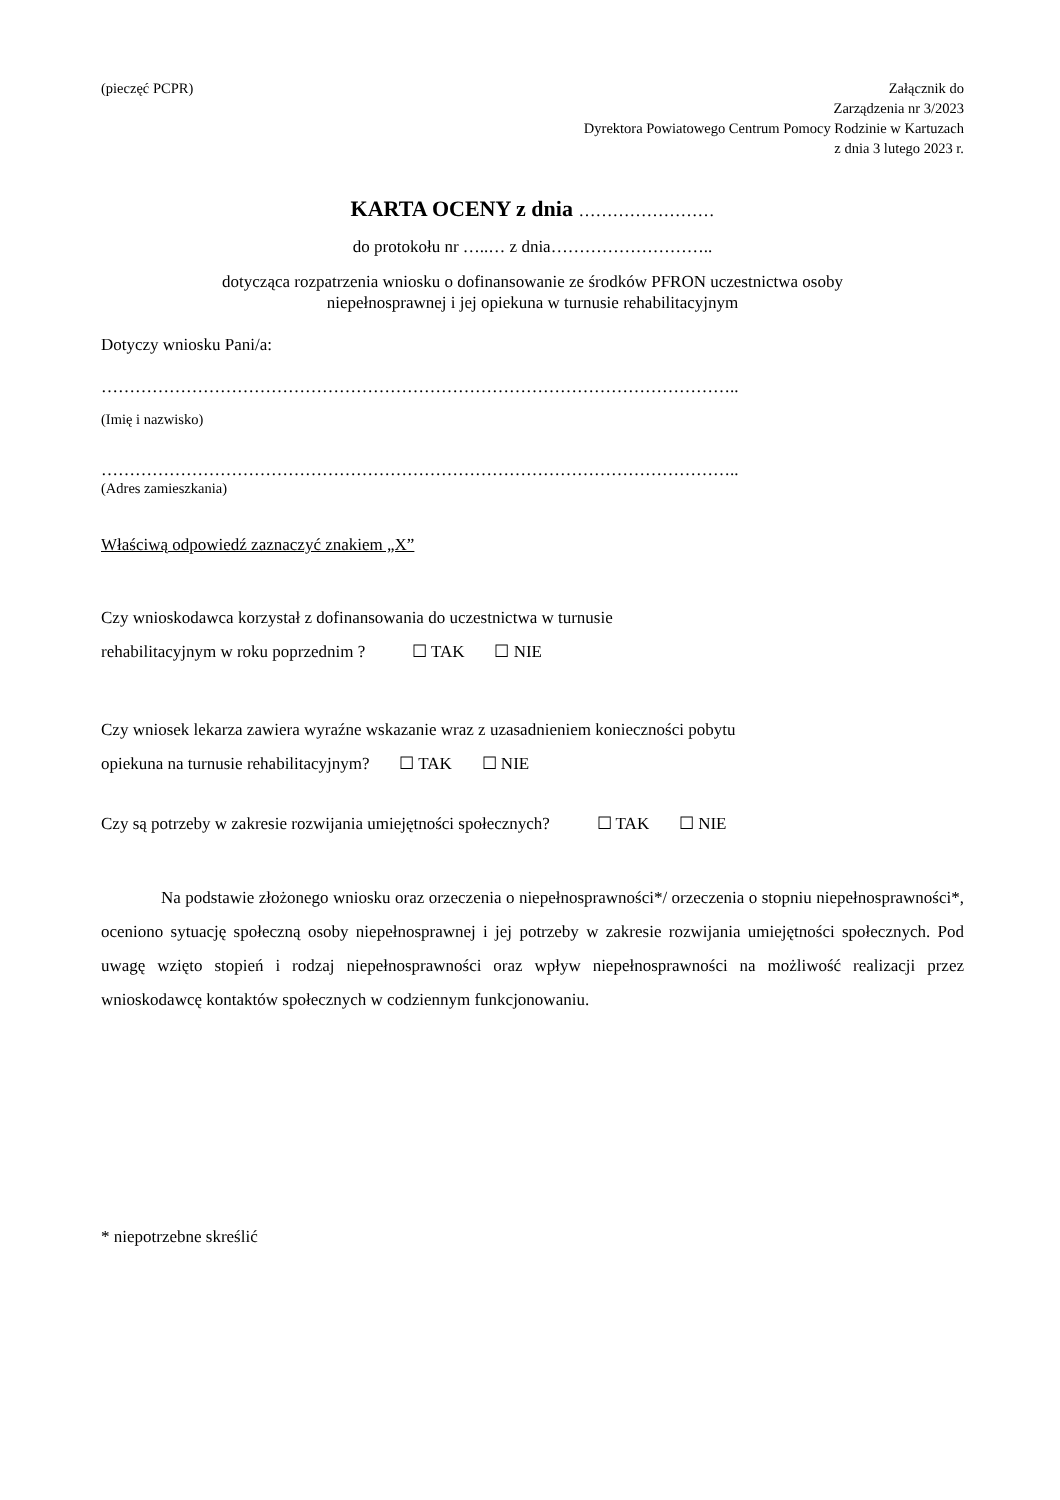(pieczęć PCPR) Załącznik do
Zarządzenia nr 3/2023
Dyrektora Powiatowego Centrum Pomocy Rodzinie w Kartuzach
z dnia 3 lutego 2023 r.
KARTA OCENY z dnia ……………………
do protokołu nr …..… z dnia………………………..
dotycząca rozpatrzenia wniosku o dofinansowanie ze środków PFRON uczestnictwa osoby
niepełnosprawnej i jej opiekuna w turnusie rehabilitacyjnym
Dotyczy wniosku Pani/a:
…………………………………………………………………………………………………..
(Imię i nazwisko)
…………………………………………………………………………………………………..
(Adres zamieszkania)
Właściwą odpowiedź zaznaczyć znakiem „X”
Czy wnioskodawca korzystał z dofinansowania do uczestnictwa w turnusie
rehabilitacyjnym w roku poprzednim ? ☐ TAK ☐ NIE
Czy wniosek lekarza zawiera wyraźne wskazanie wraz z uzasadnieniem konieczności pobytu
opiekuna na turnusie rehabilitacyjnym? ☐ TAK ☐ NIE
Czy są potrzeby w zakresie rozwijania umiejętności społecznych? ☐ TAK ☐ NIE
Na podstawie złożonego wniosku oraz orzeczenia o niepełnosprawności*/ orzeczenia o stopniu niepełnosprawności*, oceniono sytuację społeczną osoby niepełnosprawnej i jej potrzeby w zakresie rozwijania umiejętności społecznych. Pod uwagę wzięto stopień i rodzaj niepełnosprawności oraz wpływ niepełnosprawności na możliwość realizacji przez wnioskodawcę kontaktów społecznych w codziennym funkcjonowaniu.
* niepotrzebne skreślić